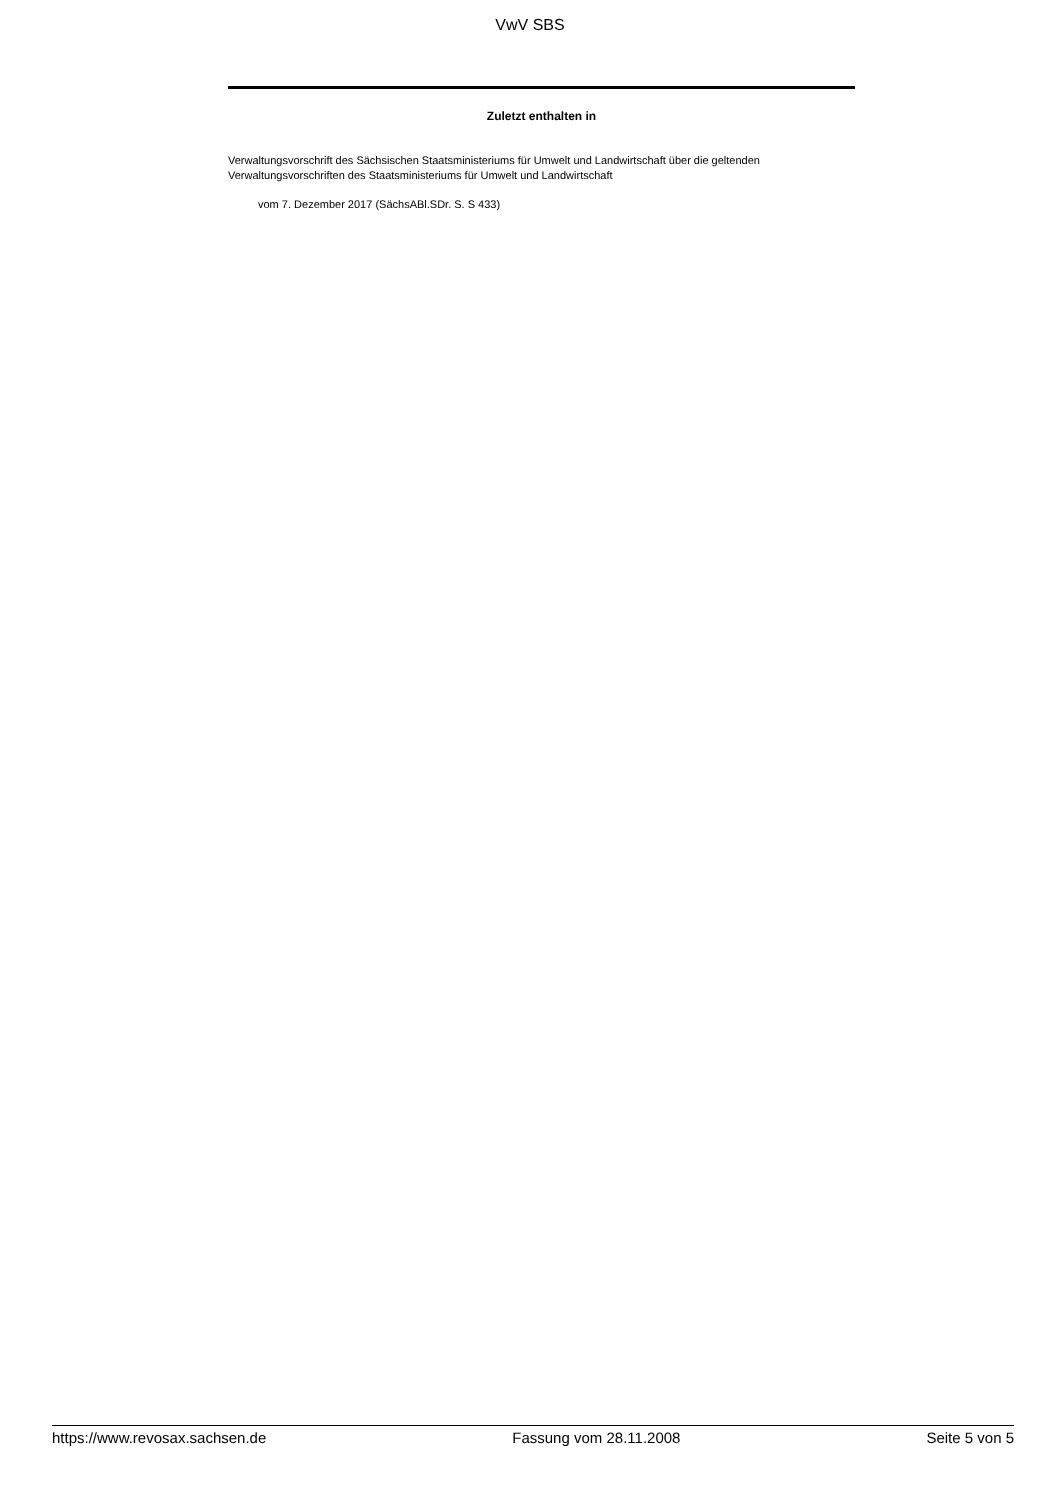VwV SBS
Zuletzt enthalten in
Verwaltungsvorschrift des Sächsischen Staatsministeriums für Umwelt und Landwirtschaft über die geltenden Verwaltungsvorschriften des Staatsministeriums für Umwelt und Landwirtschaft
vom 7. Dezember 2017 (SächsABl.SDr. S. S 433)
https://www.revosax.sachsen.de Fassung vom 28.11.2008 Seite 5 von 5